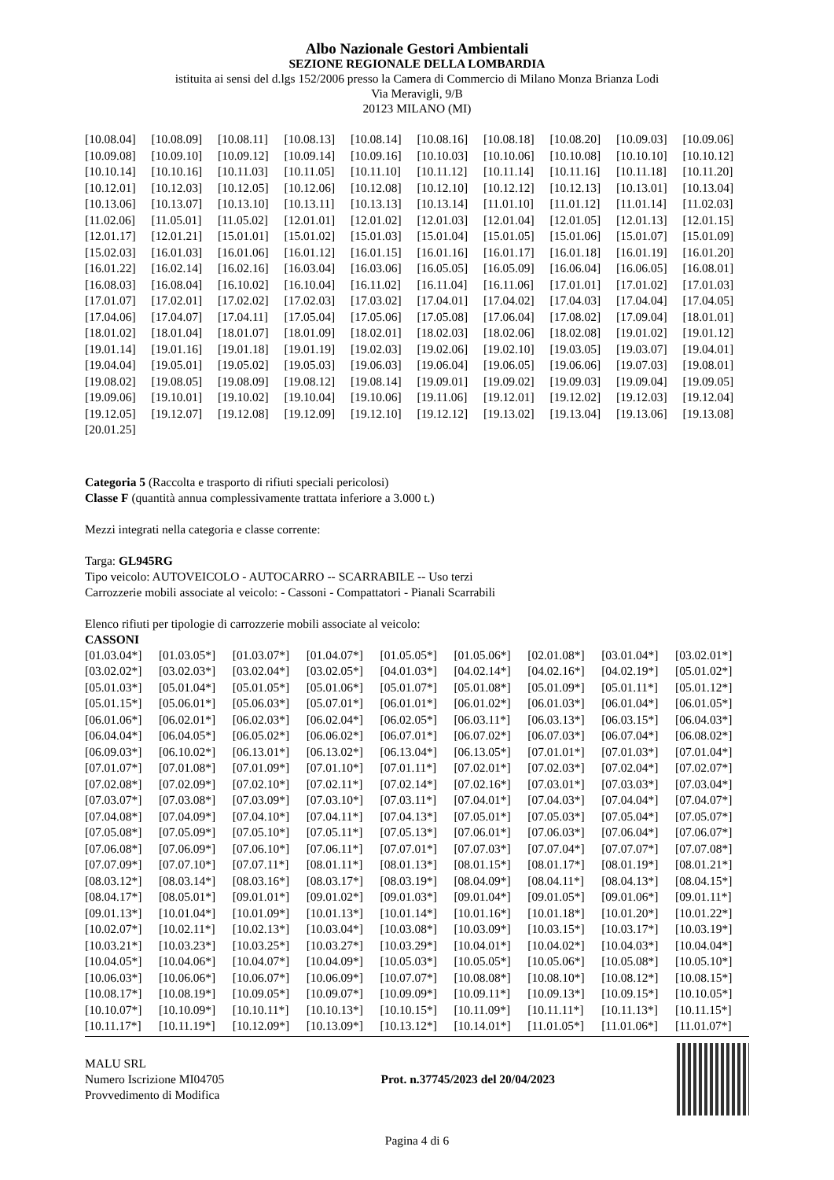Albo Nazionale Gestori Ambientali
SEZIONE REGIONALE DELLA LOMBARDIA
istituita ai sensi del d.lgs 152/2006 presso la Camera di Commercio di Milano Monza Brianza Lodi
Via Meravigli, 9/B
20123 MILANO (MI)
| [10.08.04] | [10.08.09] | [10.08.11] | [10.08.13] | [10.08.14] | [10.08.16] | [10.08.18] | [10.08.20] | [10.09.03] | [10.09.06] |
| [10.09.08] | [10.09.10] | [10.09.12] | [10.09.14] | [10.09.16] | [10.10.03] | [10.10.06] | [10.10.08] | [10.10.10] | [10.10.12] |
| [10.10.14] | [10.10.16] | [10.11.03] | [10.11.05] | [10.11.10] | [10.11.12] | [10.11.14] | [10.11.16] | [10.11.18] | [10.11.20] |
| [10.12.01] | [10.12.03] | [10.12.05] | [10.12.06] | [10.12.08] | [10.12.10] | [10.12.12] | [10.12.13] | [10.13.01] | [10.13.04] |
| [10.13.06] | [10.13.07] | [10.13.10] | [10.13.11] | [10.13.13] | [10.13.14] | [11.01.10] | [11.01.12] | [11.01.14] | [11.02.03] |
| [11.02.06] | [11.05.01] | [11.05.02] | [12.01.01] | [12.01.02] | [12.01.03] | [12.01.04] | [12.01.05] | [12.01.13] | [12.01.15] |
| [12.01.17] | [12.01.21] | [15.01.01] | [15.01.02] | [15.01.03] | [15.01.04] | [15.01.05] | [15.01.06] | [15.01.07] | [15.01.09] |
| [15.02.03] | [16.01.03] | [16.01.06] | [16.01.12] | [16.01.15] | [16.01.16] | [16.01.17] | [16.01.18] | [16.01.19] | [16.01.20] |
| [16.01.22] | [16.02.14] | [16.02.16] | [16.03.04] | [16.03.06] | [16.05.05] | [16.05.09] | [16.06.04] | [16.06.05] | [16.08.01] |
| [16.08.03] | [16.08.04] | [16.10.02] | [16.10.04] | [16.11.02] | [16.11.04] | [16.11.06] | [17.01.01] | [17.01.02] | [17.01.03] |
| [17.01.07] | [17.02.01] | [17.02.02] | [17.02.03] | [17.03.02] | [17.04.01] | [17.04.02] | [17.04.03] | [17.04.04] | [17.04.05] |
| [17.04.06] | [17.04.07] | [17.04.11] | [17.05.04] | [17.05.06] | [17.05.08] | [17.06.04] | [17.08.02] | [17.09.04] | [18.01.01] |
| [18.01.02] | [18.01.04] | [18.01.07] | [18.01.09] | [18.02.01] | [18.02.03] | [18.02.06] | [18.02.08] | [19.01.02] | [19.01.12] |
| [19.01.14] | [19.01.16] | [19.01.18] | [19.01.19] | [19.02.03] | [19.02.06] | [19.02.10] | [19.03.05] | [19.03.07] | [19.04.01] |
| [19.04.04] | [19.05.01] | [19.05.02] | [19.05.03] | [19.06.03] | [19.06.04] | [19.06.05] | [19.06.06] | [19.07.03] | [19.08.01] |
| [19.08.02] | [19.08.05] | [19.08.09] | [19.08.12] | [19.08.14] | [19.09.01] | [19.09.02] | [19.09.03] | [19.09.04] | [19.09.05] |
| [19.09.06] | [19.10.01] | [19.10.02] | [19.10.04] | [19.10.06] | [19.11.06] | [19.12.01] | [19.12.02] | [19.12.03] | [19.12.04] |
| [19.12.05] | [19.12.07] | [19.12.08] | [19.12.09] | [19.12.10] | [19.12.12] | [19.13.02] | [19.13.04] | [19.13.06] | [19.13.08] |
| [20.01.25] | | | | | | | | | |
Categoria 5 (Raccolta e trasporto di rifiuti speciali pericolosi)
Classe F (quantità annua complessivamente trattata inferiore a 3.000 t.)
Mezzi integrati nella categoria e classe corrente:
Targa: GL945RG
Tipo veicolo: AUTOVEICOLO - AUTOCARRO -- SCARRABILE -- Uso terzi
Carrozzerie mobili associate al veicolo: - Cassoni - Compattatori - Pianali Scarrabili
Elenco rifiuti per tipologie di carrozzerie mobili associate al veicolo:
CASSONI
| [01.03.04*] | [01.03.05*] | [01.03.07*] | [01.04.07*] | [01.05.05*] | [01.05.06*] | [02.01.08*] | [03.01.04*] | [03.02.01*] |
| [03.02.02*] | [03.02.03*] | [03.02.04*] | [03.02.05*] | [04.01.03*] | [04.02.14*] | [04.02.16*] | [04.02.19*] | [05.01.02*] |
| [05.01.03*] | [05.01.04*] | [05.01.05*] | [05.01.06*] | [05.01.07*] | [05.01.08*] | [05.01.09*] | [05.01.11*] | [05.01.12*] |
| [05.01.15*] | [05.06.01*] | [05.06.03*] | [05.07.01*] | [06.01.01*] | [06.01.02*] | [06.01.03*] | [06.01.04*] | [06.01.05*] |
| [06.01.06*] | [06.02.01*] | [06.02.03*] | [06.02.04*] | [06.02.05*] | [06.03.11*] | [06.03.13*] | [06.03.15*] | [06.04.03*] |
| [06.04.04*] | [06.04.05*] | [06.05.02*] | [06.06.02*] | [06.07.01*] | [06.07.02*] | [06.07.03*] | [06.07.04*] | [06.08.02*] |
| [06.09.03*] | [06.10.02*] | [06.13.01*] | [06.13.02*] | [06.13.04*] | [06.13.05*] | [07.01.01*] | [07.01.03*] | [07.01.04*] |
| [07.01.07*] | [07.01.08*] | [07.01.09*] | [07.01.10*] | [07.01.11*] | [07.02.01*] | [07.02.03*] | [07.02.04*] | [07.02.07*] |
| [07.02.08*] | [07.02.09*] | [07.02.10*] | [07.02.11*] | [07.02.14*] | [07.02.16*] | [07.03.01*] | [07.03.03*] | [07.03.04*] |
| [07.03.07*] | [07.03.08*] | [07.03.09*] | [07.03.10*] | [07.03.11*] | [07.04.01*] | [07.04.03*] | [07.04.04*] | [07.04.07*] |
| [07.04.08*] | [07.04.09*] | [07.04.10*] | [07.04.11*] | [07.04.13*] | [07.05.01*] | [07.05.03*] | [07.05.04*] | [07.05.07*] |
| [07.05.08*] | [07.05.09*] | [07.05.10*] | [07.05.11*] | [07.05.13*] | [07.06.01*] | [07.06.03*] | [07.06.04*] | [07.06.07*] |
| [07.06.08*] | [07.06.09*] | [07.06.10*] | [07.06.11*] | [07.07.01*] | [07.07.03*] | [07.07.04*] | [07.07.07*] | [07.07.08*] |
| [07.07.09*] | [07.07.10*] | [07.07.11*] | [08.01.11*] | [08.01.13*] | [08.01.15*] | [08.01.17*] | [08.01.19*] | [08.01.21*] |
| [08.03.12*] | [08.03.14*] | [08.03.16*] | [08.03.17*] | [08.03.19*] | [08.04.09*] | [08.04.11*] | [08.04.13*] | [08.04.15*] |
| [08.04.17*] | [08.05.01*] | [09.01.01*] | [09.01.02*] | [09.01.03*] | [09.01.04*] | [09.01.05*] | [09.01.06*] | [09.01.11*] |
| [09.01.13*] | [10.01.04*] | [10.01.09*] | [10.01.13*] | [10.01.14*] | [10.01.16*] | [10.01.18*] | [10.01.20*] | [10.01.22*] |
| [10.02.07*] | [10.02.11*] | [10.02.13*] | [10.03.04*] | [10.03.08*] | [10.03.09*] | [10.03.15*] | [10.03.17*] | [10.03.19*] |
| [10.03.21*] | [10.03.23*] | [10.03.25*] | [10.03.27*] | [10.03.29*] | [10.04.01*] | [10.04.02*] | [10.04.03*] | [10.04.04*] |
| [10.04.05*] | [10.04.06*] | [10.04.07*] | [10.04.09*] | [10.05.03*] | [10.05.05*] | [10.05.06*] | [10.05.08*] | [10.05.10*] |
| [10.06.03*] | [10.06.06*] | [10.06.07*] | [10.06.09*] | [10.07.07*] | [10.08.08*] | [10.08.10*] | [10.08.12*] | [10.08.15*] |
| [10.08.17*] | [10.08.19*] | [10.09.05*] | [10.09.07*] | [10.09.09*] | [10.09.11*] | [10.09.13*] | [10.09.15*] | [10.10.05*] |
| [10.10.07*] | [10.10.09*] | [10.10.11*] | [10.10.13*] | [10.10.15*] | [10.11.09*] | [10.11.11*] | [10.11.13*] | [10.11.15*] |
| [10.11.17*] | [10.11.19*] | [10.12.09*] | [10.13.09*] | [10.13.12*] | [10.14.01*] | [11.01.05*] | [11.01.06*] | [11.01.07*] |
MALU SRL
Numero Iscrizione MI04705
Provvedimento di Modifica
Prot. n.37745/2023 del 20/04/2023
Pagina 4 di 6